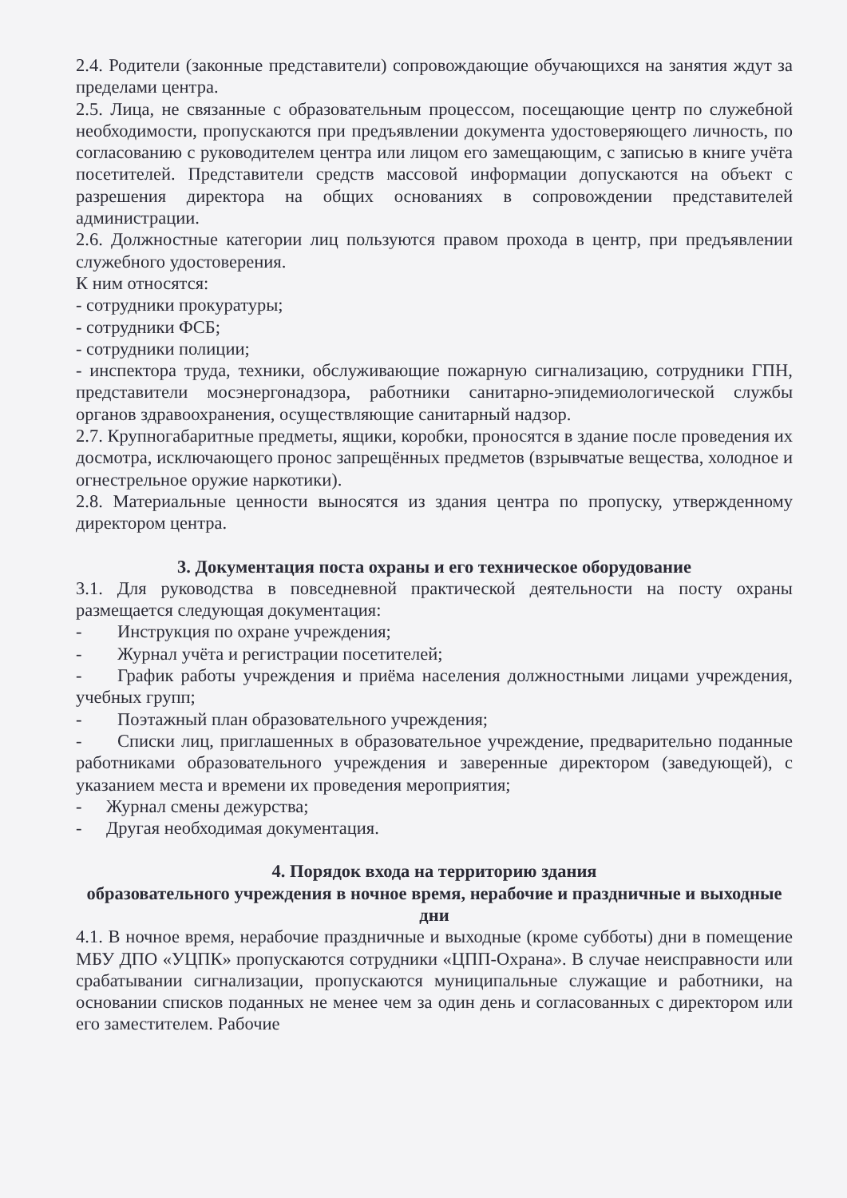2.4. Родители (законные представители) сопровождающие обучающихся на занятия ждут за пределами центра.
2.5. Лица, не связанные с образовательным процессом, посещающие центр по служебной необходимости, пропускаются при предъявлении документа удостоверяющего личность, по согласованию с руководителем центра или лицом его замещающим, с записью в книге учёта посетителей. Представители средств массовой информации допускаются на объект с разрешения директора на общих основаниях в сопровождении представителей администрации.
2.6. Должностные категории лиц пользуются правом прохода в центр, при предъявлении служебного удостоверения.
К ним относятся:
- сотрудники прокуратуры;
- сотрудники ФСБ;
- сотрудники полиции;
- инспектора труда, техники, обслуживающие пожарную сигнализацию, сотрудники ГПН, представители мосэнергонадзора, работники санитарно-эпидемиологической службы органов здравоохранения, осуществляющие санитарный надзор.
2.7. Крупногабаритные предметы, ящики, коробки, проносятся в здание после проведения их досмотра, исключающего пронос запрещённых предметов (взрывчатые вещества, холодное и огнестрельное оружие наркотики).
2.8. Материальные ценности выносятся из здания центра по пропуску, утвержденному директором центра.
3. Документация поста охраны и его техническое оборудование
3.1. Для руководства в повседневной практической деятельности на посту охраны размещается следующая документация:
- Инструкция по охране учреждения;
- Журнал учёта и регистрации посетителей;
- График работы учреждения и приёма населения должностными лицами учреждения, учебных групп;
- Поэтажный план образовательного учреждения;
- Списки лиц, приглашенных в образовательное учреждение, предварительно поданные работниками образовательного учреждения и заверенные директором (заведующей), с указанием места и времени их проведения мероприятия;
- Журнал смены дежурства;
- Другая необходимая документация.
4. Порядок входа на территорию здания
образовательного учреждения в ночное время, нерабочие и праздничные и выходные дни
4.1. В ночное время, нерабочие праздничные и выходные (кроме субботы) дни в помещение МБУ ДПО «УЦПК» пропускаются сотрудники «ЦПП-Охрана». В случае неисправности или срабатывании сигнализации, пропускаются муниципальные служащие и работники, на основании списков поданных не менее чем за один день и согласованных с директором или его заместителем. Рабочие